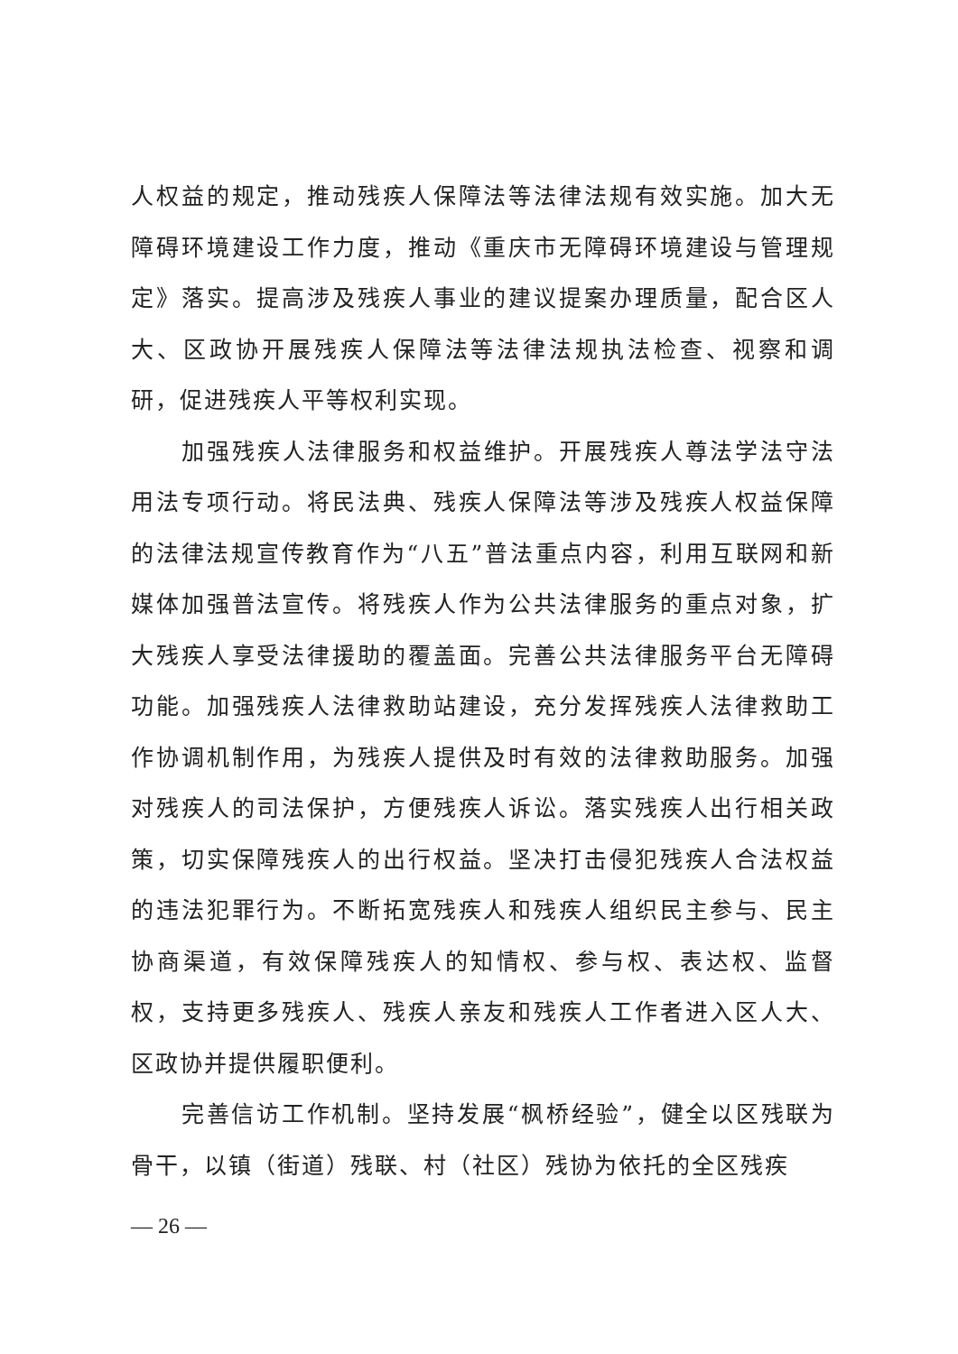人权益的规定，推动残疾人保障法等法律法规有效实施。加大无障碍环境建设工作力度，推动《重庆市无障碍环境建设与管理规定》落实。提高涉及残疾人事业的建议提案办理质量，配合区人大、区政协开展残疾人保障法等法律法规执法检查、视察和调研，促进残疾人平等权利实现。
加强残疾人法律服务和权益维护。开展残疾人尊法学法守法用法专项行动。将民法典、残疾人保障法等涉及残疾人权益保障的法律法规宣传教育作为“八五”普法重点内容，利用互联网和新媒体加强普法宣传。将残疾人作为公共法律服务的重点对象，扩大残疾人享受法律援助的覆盖面。完善公共法律服务平台无障碍功能。加强残疾人法律救助站建设，充分发挥残疾人法律救助工作协调机制作用，为残疾人提供及时有效的法律救助服务。加强对残疾人的司法保护，方便残疾人诉讼。落实残疾人出行相关政策，切实保障残疾人的出行权益。坚决打击侵犯残疾人合法权益的违法犯罪行为。不断拓宽残疾人和残疾人组织民主参与、民主协商渠道，有效保障残疾人的知情权、参与权、表达权、监督权，支持更多残疾人、残疾人亲友和残疾人工作者进入区人大、区政协并提供履职便利。
完善信访工作机制。坚持发展“枫桥经验”，健全以区残联为骨干，以镇（街道）残联、村（社区）残协为依托的全区残疾
— 26 —